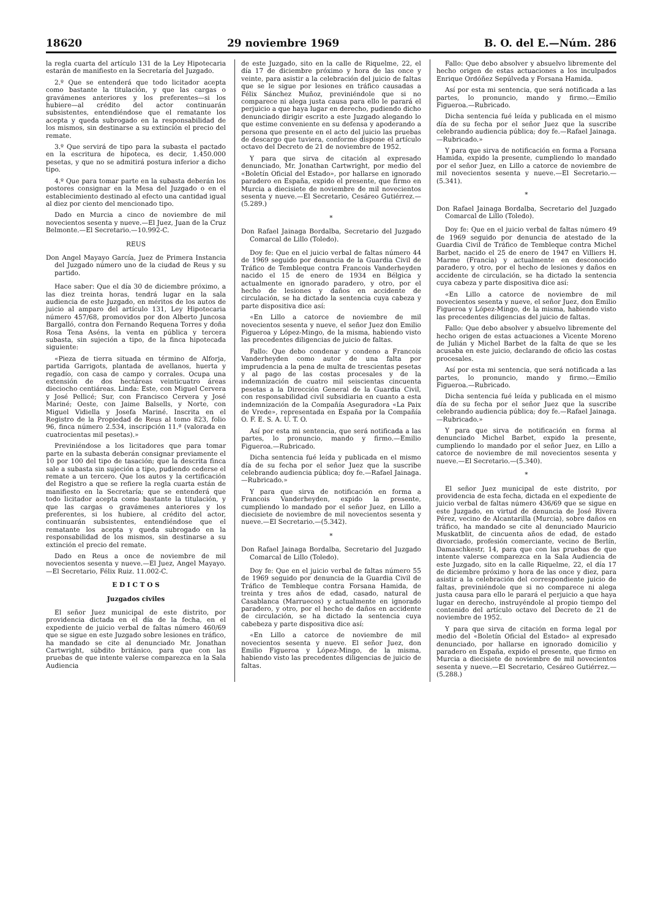18620 29 noviembre 1969 B. O. del E.—Núm. 286
la regla cuarta del artículo 131 de la Ley Hipotecaria estarán de manifiesto en la Secretaría del Juzgado.
2.º Que se entenderá que todo licitador acepta como bastante la titulación, y que las cargas o gravámenes anteriores y los preferentes—si los hubiere—al crédito del actor continuarán subsistentes, entendiéndose que el rematante los acepta y queda subrogado en la responsabilidad de los mismos, sin destinarse a su extinción el precio del remate.
3.º Que servirá de tipo para la subasta el pactado en la escritura de hipoteca, es decir, 1.450.000 pesetas, y que no se admitirá postura inferior a dicho tipo.
4.º Que para tomar parte en la subasta deberán los postores consignar en la Mesa del Juzgado o en el establecimiento destinado al efecto una cantidad igual al diez por ciento del mencionado tipo.
Dado en Murcia a cinco de noviembre de mil novecientos sesenta y nueve.—El Juez, Juan de la Cruz Belmonte.—El Secretario.—10.992-C.
REUS
Don Angel Mayayo García, Juez de Primera Instancia del Juzgado número uno de la ciudad de Reus y su partido.
Hace saber: Que el día 30 de diciembre próximo, a las diez treinta horas, tendrá lugar en la sala audiencia de este Juzgado, en méritos de los autos de juicio al amparo del artículo 131, Ley Hipotecaria número 457/68, promovidos por don Alberto Juncosa Bargalló, contra don Fernando Requena Torres y doña Rosa Tena Aséns, la venta en pública y tercera subasta, sin sujeción a tipo, de la finca hipotecada siguiente:
«Pieza de tierra situada en término de Alforja, partida Garrigots, plantada de avellanos, huerta y regadío, con casa de campo y corrales. Ocupa una extensión de dos hectáreas veinticuatro áreas dieciocho centiáreas. Linda: Este, con Miguel Cervera y José Pellicé; Sur, con Francisco Cervera y José Mariné; Oeste, con Jaime Balsells, y Norte, con Miguel Vidiella y Josefa Mariné. Inscrita en el Registro de la Propiedad de Reus al tomo 823, folio 96, finca número 2.534, inscripción 11.ª (valorada en cuatrocientas mil pesetas).»
Previniéndose a los licitadores que para tomar parte en la subasta deberán consignar previamente el 10 por 100 del tipo de tasación; que la descrita finca sale a subasta sin sujeción a tipo, pudiendo cederse el remate a un tercero. Que los autos y la certificación del Registro a que se refiere la regla cuarta están de manifiesto en la Secretaría; que se entenderá que todo licitador acepta como bastante la titulación, y que las cargas o gravámenes anteriores y los preferentes, si los hubiere, al crédito del actor, continuarán subsistentes, entendiéndose que el rematante los acepta y queda subrogado en la responsabilidad de los mismos, sin destinarse a su extinción el precio del remate.
Dado en Reus a once de noviembre de mil novecientos sesenta y nueve.—El Juez, Angel Mayayo.—El Secretario, Félix Ruiz. 11.002-C.
E D I C T O S
Juzgados civiles
El señor Juez municipal de este distrito, por providencia dictada en el día de la fecha, en el expediente de juicio verbal de faltas número 460/69 que se sigue en este Juzgado sobre lesiones en tráfico, ha mandado se cite al denunciado Mr. Jonathan Cartwright, súbdito británico, para que con las pruebas de que intente valerse comparezca en la Sala Audiencia
de este Juzgado, sito en la calle de Riquelme, 22, el día 17 de diciembre próximo y hora de las once y veinte, para asistir a la celebración del juicio de faltas que se le sigue por lesiones en tráfico causadas a Félix Sánchez Muñoz, previniéndole que si no comparece ni alega justa causa para ello le parará el perjuicio a que haya lugar en derecho, pudiendo dicho denunciado dirigir escrito a este Juzgado alegando lo que estime conveniente en su defensa y apoderando a persona que presente en el acto del juicio las pruebas de descargo que tuviera, conforme dispone el artículo octavo del Decreto de 21 de noviembre de 1952.
Y para que sirva de citación al expresado denunciado, Mr. Jonathan Cartwright, por medio del «Boletín Oficial del Estado», por hallarse en ignorado paradero en España, expido el presente, que firmo en Murcia a diecisiete de noviembre de mil novecientos sesenta y nueve.—El Secretario, Cesáreo Gutiérrez.—(5.289.)
*
Don Rafael Jainaga Bordalba, Secretario del Juzgado Comarcal de Lillo (Toledo).
Doy fe: Que en el juicio verbal de faltas número 44 de 1969 seguido por denuncia de la Guardia Civil de Tráfico de Tembleque contra Francois Vanderheyden nacido el 15 de enero de 1934 en Bélgica y actualmente en ignorado paradero, y otro, por el hecho de lesiones y daños en accidente de circulación, se ha dictado la sentencia cuya cabeza y parte dispositiva dice así:
«En Lillo a catorce de noviembre de mil novecientos sesenta y nueve, el señor Juez don Emilio Figueroa y López-Mingo, de la misma, habiendo visto las precedentes diligencias de juicio de faltas.
Fallo: Que debo condenar y condeno a Francois Vanderheyden como autor de una falta por imprudencia a la pena de multa de trescientas pesetas y al pago de las costas procesales y de la indemnización de cuatro mil seiscientas cincuenta pesetas a la Dirección General de la Guardia Civil, con responsabilidad civil subsidiaria en cuanto a esta indemnización de la Compañía Aseguradora «La Paix de Vrede», representada en España por la Compañía O. F. E. S. A. U. T. O.
Así por esta mi sentencia, que será notificada a las partes, lo pronuncio, mando y firmo.—Emilio Figueroa.—Rubricado.
Dicha sentencia fué leída y publicada en el mismo día de su fecha por el señor Juez que la suscribe celebrando audiencia pública; doy fe.—Rafael Jainaga.—Rubricado.»
Y para que sirva de notificación en forma a Francois Vanderheyden, expido la presente, cumpliendo lo mandado por el señor Juez, en Lillo a diecisiete de noviembre de mil novecientos sesenta y nueve.—El Secretario.—(5.342).
*
Don Rafael Jainaga Bordalba, Secretario del Juzgado Comarcal de Lillo (Toledo).
Doy fe: Que en el juicio verbal de faltas número 55 de 1969 seguido por denuncia de la Guardia Civil de Tráfico de Tembleque contra Forsana Hamida, de treinta y tres años de edad, casado, natural de Casablanca (Marruecos) y actualmente en ignorado paradero, y otro, por el hecho de daños en accidente de circulación, se ha dictado la sentencia cuya cabebeza y parte dispositiva dice así:
«En Lillo a catorce de noviembre de mil novecientos sesenta y nueve. El señor Juez, don Emilio Figueroa y López-Mingo, de la misma, habiendo visto las precedentes diligencias de juicio de faltas.
Fallo: Que debo absolver y absuelvo libremente del hecho origen de estas actuaciones a los inculpados Enrique Ordóñez Sepúlveda y Forsana Hamida.
Así por esta mi sentencia, que será notificada a las partes, lo pronuncio, mando y firmo.—Emilio Figueroa.—Rubricado.
Dicha sentencia fué leída y publicada en el mismo día de su fecha por el señor Juez que la suscribe celebrando audiencia pública; doy fe.—Rafael Jainaga.—Rubricado.»
Y para que sirva de notificación en forma a Forsana Hamida, expido la presente, cumpliendo lo mandado por el señor Juez, en Lillo a catorce de noviembre de mil novecientos sesenta y nueve.—El Secretario.—(5.341).
*
Don Rafael Jainaga Bordalba, Secretario del Juzgado Comarcal de Lillo (Toledo).
Doy fe: Que en el juicio verbal de faltas número 49 de 1969 seguido por denuncia de atestado de la Guardia Civil de Tráfico de Tembleque contra Michel Barbet, nacido el 25 de enero de 1947 en Villiers H. Marme (Francia) y actualmente en desconocido paradero, y otro, por el hecho de lesiones y daños en accidente de circulación, se ha dictado la sentencia cuya cabeza y parte dispositiva dice así:
«En Lillo a catorce de noviembre de mil novecientos sesenta y nueve, el señor Juez, don Emilio Figueroa y López-Mingo, de la misma, habiendo visto las precedentes diligencias del juicio de faltas.
Fallo: Que debo absolver y absuelvo libremente del hecho origen de estas actuaciones a Vicente Moreno de Julián y Michel Barbet de la falta de que se les acusaba en este juicio, declarando de oficio las costas procesales.
Así por esta mi sentencia, que será notificada a las partes, lo pronuncio, mando y firmo.—Emilio Figueroa.—Rubricado.
Dicha sentencia fué leída y publicada en el mismo día de su fecha por el señor Juez que la suscribe celebrando audiencia pública; doy fe.—Rafael Jainaga.—Rubricado.»
Y para que sirva de notificación en forma al denunciado Michel Barbet, expido la presente, cumpliendo lo mandado por el señor Juez, en Lillo a catorce de noviembre de mil novecientos sesenta y nueve.—El Secretario.—(5.340).
*
El señor Juez municipal de este distrito, por providencia de esta fecha, dictada en el expediente de juicio verbal de faltas número 436/69 que se sigue en este Juzgado, en virtud de denuncia de José Rivera Pérez, vecino de Alcantarilla (Murcia), sobre daños en tráfico, ha mandado se cite al denunciado Mauricio Muskatblit, de cincuenta años de edad, de estado divorciado, profesión comerciante, vecino de Berlín, Damaschkestr, 14, para que con las pruebas de que intente valerse comparezca en la Sala Audiencia de este Juzgado, sito en la calle Riquelme, 22, el día 17 de diciembre próximo y hora de las once y diez, para asistir a la celebración del correspondiente juicio de faltas, previniéndole que si no comparece ni alega justa causa para ello le parará el perjuicio a que haya lugar en derecho, instruyéndole al propio tiempo del contenido del artículo octavo del Decreto de 21 de noviembre de 1952.
Y para que sirva de citación en forma legal por medio del «Boletín Oficial del Estado» al expresado denunciado, por hallarse en ignorado domicilio y paradero en España, expido el presente, que firmo en Murcia a diecisiete de noviembre de mil novecientos sesenta y nueve.—El Secretario, Cesáreo Gutiérrez.—(5.288.)